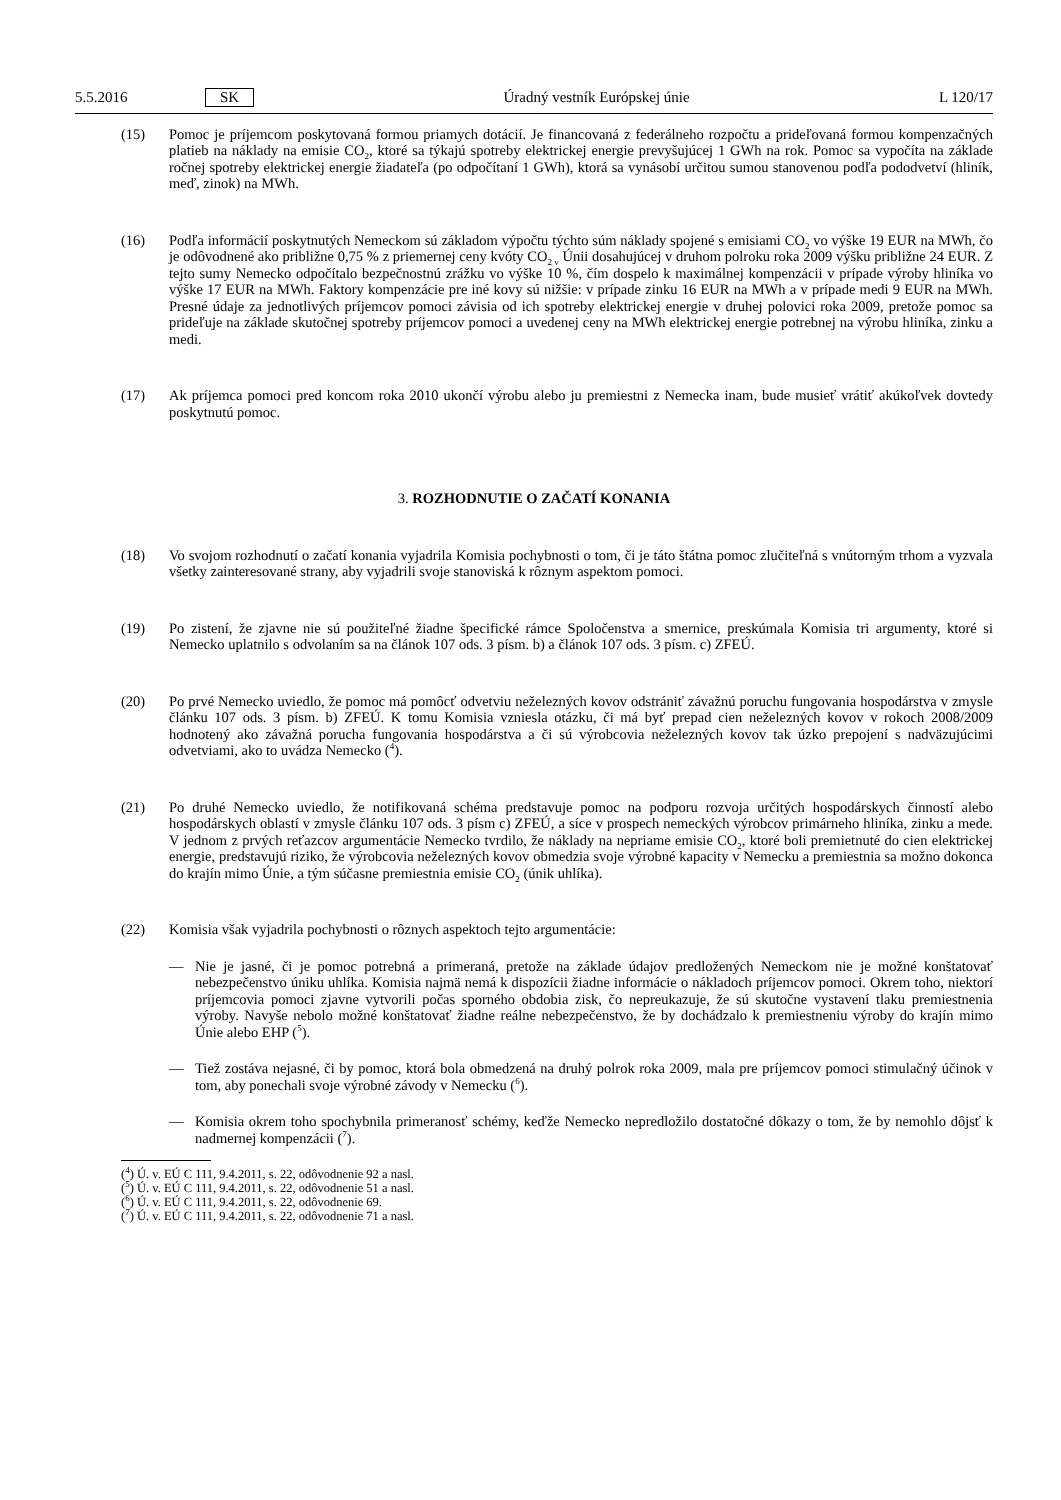5.5.2016 SK Úradný vestník Európskej únie L 120/17
(15) Pomoc je príjemcom poskytovaná formou priamych dotácií. Je financovaná z federálneho rozpočtu a prideľovaná formou kompenzačných platieb na náklady na emisie CO<sub>2</sub>, ktoré sa týkajú spotreby elektrickej energie prevyšujúcej 1 GWh na rok. Pomoc sa vypočíta na základe ročnej spotreby elektrickej energie žiadateľa (po odpočítaní 1 GWh), ktorá sa vynásobí určitou sumou stanovenou podľa pododvetví (hliník, meď, zinok) na MWh.
(16) Podľa informácií poskytnutých Nemeckom sú základom výpočtu týchto súm náklady spojené s emisiami CO<sub>2</sub> vo výške 19 EUR na MWh, čo je odôvodnené ako približne 0,75 % z priemernej ceny kvóty CO<sub>2 v</sub> Únii dosahujúcej v druhom polroku roka 2009 výšku približne 24 EUR. Z tejto sumy Nemecko odpočítalo bezpečnostnú zrážku vo výške 10 %, čím dospelo k maximálnej kompenzácii v prípade výroby hliníka vo výške 17 EUR na MWh. Faktory kompenzácie pre iné kovy sú nižšie: v prípade zinku 16 EUR na MWh a v prípade medi 9 EUR na MWh. Presné údaje za jednotlivých príjemcov pomoci závisia od ich spotreby elektrickej energie v druhej polovici roka 2009, pretože pomoc sa prideľuje na základe skutočnej spotreby príjemcov pomoci a uvedenej ceny na MWh elektrickej energie potrebnej na výrobu hliníka, zinku a medi.
(17) Ak príjemca pomoci pred koncom roka 2010 ukončí výrobu alebo ju premiestni z Nemecka inam, bude musieť vrátiť akúkoľvek dovtedy poskytnutú pomoc.
3. ROZHODNUTIE O ZAČATÍ KONANIA
(18) Vo svojom rozhodnutí o začatí konania vyjadrila Komisia pochybnosti o tom, či je táto štátna pomoc zlučiteľná s vnútorným trhom a vyzvala všetky zainteresované strany, aby vyjadrili svoje stanoviská k rôznym aspektom pomoci.
(19) Po zistení, že zjavne nie sú použiteľné žiadne špecifické rámce Spoločenstva a smernice, preskúmala Komisia tri argumenty, ktoré si Nemecko uplatnilo s odvolaním sa na článok 107 ods. 3 písm. b) a článok 107 ods. 3 písm. c) ZFEÚ.
(20) Po prvé Nemecko uviedlo, že pomoc má pomôcť odvetviu neželezných kovov odstrániť závažnú poruchu fungovania hospodárstva v zmysle článku 107 ods. 3 písm. b) ZFEÚ. K tomu Komisia vzniesla otázku, či má byť prepad cien neželezných kovov v rokoch 2008/2009 hodnotený ako závažná porucha fungovania hospodárstva a či sú výrobcovia neželezných kovov tak úzko prepojení s nadväzujúcimi odvetviami, ako to uvádza Nemecko (<sup>4</sup>).
(21) Po druhé Nemecko uviedlo, že notifikovaná schéma predstavuje pomoc na podporu rozvoja určitých hospodárskych činností alebo hospodárskych oblastí v zmysle článku 107 ods. 3 písm c) ZFEÚ, a síce v prospech nemeckých výrobcov primárneho hliníka, zinku a mede. V jednom z prvých reťazcov argumentácie Nemecko tvrdilo, že náklady na nepriame emisie CO<sub>2</sub>, ktoré boli premietnuté do cien elektrickej energie, predstavujú riziko, že výrobcovia neželezných kovov obmedzia svoje výrobné kapacity v Nemecku a premiestnia sa možno dokonca do krajín mimo Únie, a tým súčasne premiestnia emisie CO<sub>2</sub> (únik uhlíka).
(22) Komisia však vyjadrila pochybnosti o rôznych aspektoch tejto argumentácie:
— Nie je jasné, či je pomoc potrebná a primeraná, pretože na základe údajov predložených Nemeckom nie je možné konštatovať nebezpečenstvo úniku uhlíka. Komisia najmä nemá k dispozícii žiadne informácie o nákladoch príjemcov pomoci. Okrem toho, niektorí príjemcovia pomoci zjavne vytvorili počas sporného obdobia zisk, čo nepreukazuje, že sú skutočne vystavení tlaku premiestnenia výroby. Navyše nebolo možné konštatovať žiadne reálne nebezpečenstvo, že by dochádzalo k premiestneniu výroby do krajín mimo Únie alebo EHP (<sup>5</sup>).
— Tiež zostáva nejasné, či by pomoc, ktorá bola obmedzená na druhý polrok roka 2009, mala pre príjemcov pomoci stimulačný účinok v tom, aby ponechali svoje výrobné závody v Nemecku (<sup>6</sup>).
— Komisia okrem toho spochybnila primeranosť schémy, keďže Nemecko nepredložilo dostatočné dôkazy o tom, že by nemohlo dôjsť k nadmernej kompenzácii (<sup>7</sup>).
(<sup>4</sup>) Ú. v. EÚ C 111, 9.4.2011, s. 22, odôvodnenie 92 a nasl.
(<sup>5</sup>) Ú. v. EÚ C 111, 9.4.2011, s. 22, odôvodnenie 51 a nasl.
(<sup>6</sup>) Ú. v. EÚ C 111, 9.4.2011, s. 22, odôvodnenie 69.
(<sup>7</sup>) Ú. v. EÚ C 111, 9.4.2011, s. 22, odôvodnenie 71 a nasl.